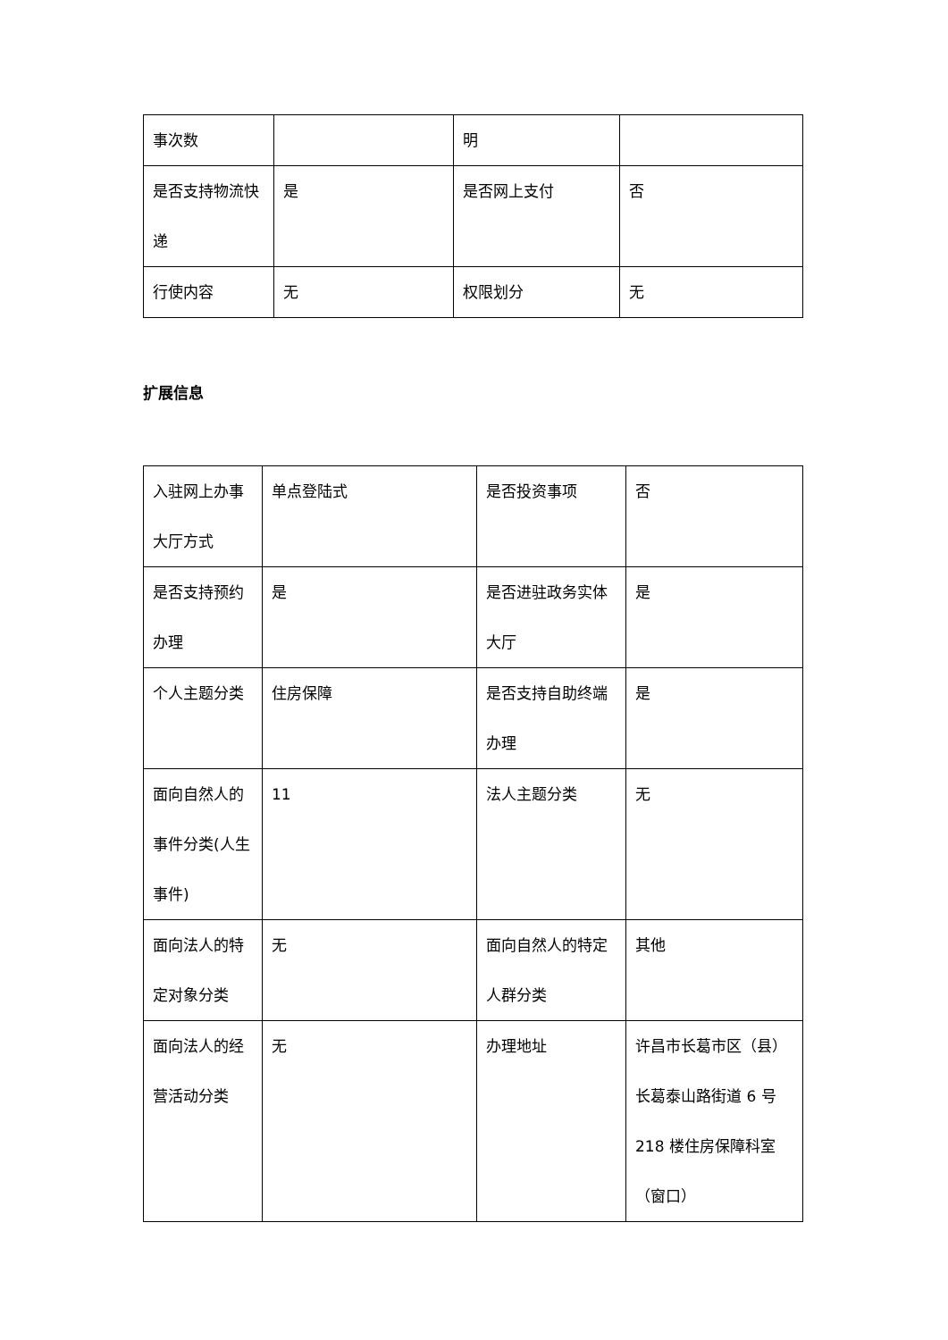| 事次数 | | 明 | |
| 是否支持物流快递 | 是 | 是否网上支付 | 否 |
| 行使内容 | 无 | 权限划分 | 无 |
扩展信息
| 入驻网上办事大厅方式 | 单点登陆式 | 是否投资事项 | 否 |
| 是否支持预约办理 | 是 | 是否进驻政务实体大厅 | 是 |
| 个人主题分类 | 住房保障 | 是否支持自助终端办理 | 是 |
| 面向自然人的事件分类(人生事件) | 11 | 法人主题分类 | 无 |
| 面向法人的特定对象分类 | 无 | 面向自然人的特定人群分类 | 其他 |
| 面向法人的经营活动分类 | 无 | 办理地址 | 许昌市长葛市区（县）长葛泰山路街道 6 号 218 楼住房保障科室（窗口） |